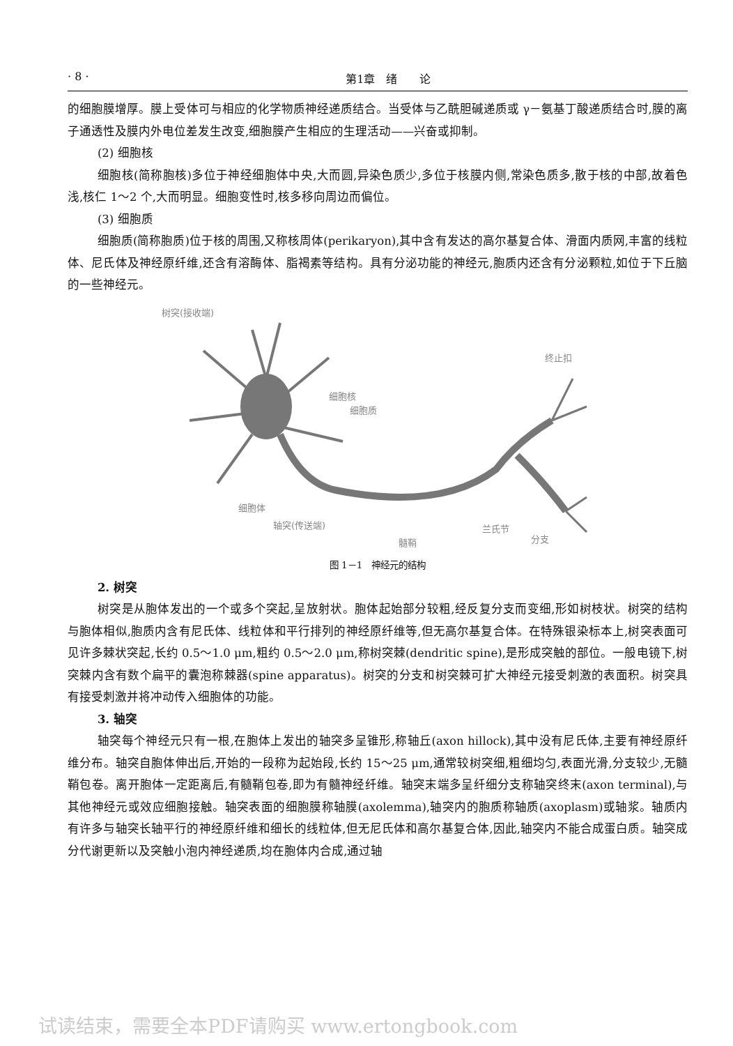· 8 · 第1章　绪　　论
的细胞膜增厚。膜上受体可与相应的化学物质神经递质结合。当受体与乙酰胆碱递质或 γ－氨基丁酸递质结合时,膜的离子通透性及膜内外电位差发生改变,细胞膜产生相应的生理活动——兴奋或抑制。
(2) 细胞核
细胞核(简称胞核)多位于神经细胞体中央,大而圆,异染色质少,多位于核膜内侧,常染色质多,散于核的中部,故着色浅,核仁 1～2 个,大而明显。细胞变性时,核多移向周边而偏位。
(3) 细胞质
细胞质(简称胞质)位于核的周围,又称核周体(perikaryon),其中含有发达的高尔基复合体、滑面内质网,丰富的线粒体、尼氏体及神经原纤维,还含有溶酶体、脂褐素等结构。具有分泌功能的神经元,胞质内还含有分泌颗粒,如位于下丘脑的一些神经元。
树突(接收端)
细胞核
细胞质
.
终止扣
细胞体
轴突(传送端)
髓鞘
兰氏节
分支
图 1－1　神经元的结构
2. 树突
树突是从胞体发出的一个或多个突起,呈放射状。胞体起始部分较粗,经反复分支而变细,形如树枝状。树突的结构与胞体相似,胞质内含有尼氏体、线粒体和平行排列的神经原纤维等,但无高尔基复合体。在特殊银染标本上,树突表面可见许多棘状突起,长约 0.5～1.0 μm,粗约 0.5～2.0 μm,称树突棘(dendritic spine),是形成突触的部位。一般电镜下,树突棘内含有数个扁平的囊泡称棘器(spine apparatus)。树突的分支和树突棘可扩大神经元接受刺激的表面积。树突具有接受刺激并将冲动传入细胞体的功能。
3. 轴突
轴突每个神经元只有一根,在胞体上发出的轴突多呈锥形,称轴丘(axon hillock),其中没有尼氏体,主要有神经原纤维分布。轴突自胞体伸出后,开始的一段称为起始段,长约 15～25 μm,通常较树突细,粗细均匀,表面光滑,分支较少,无髓鞘包卷。离开胞体一定距离后,有髓鞘包卷,即为有髓神经纤维。轴突末端多呈纤细分支称轴突终末(axon terminal),与其他神经元或效应细胞接触。轴突表面的细胞膜称轴膜(axolemma),轴突内的胞质称轴质(axoplasm)或轴浆。轴质内有许多与轴突长轴平行的神经原纤维和细长的线粒体,但无尼氏体和高尔基复合体,因此,轴突内不能合成蛋白质。轴突成分代谢更新以及突触小泡内神经递质,均在胞体内合成,通过轴
试读结束，需要全本PDF请购买 www.ertongbook.com